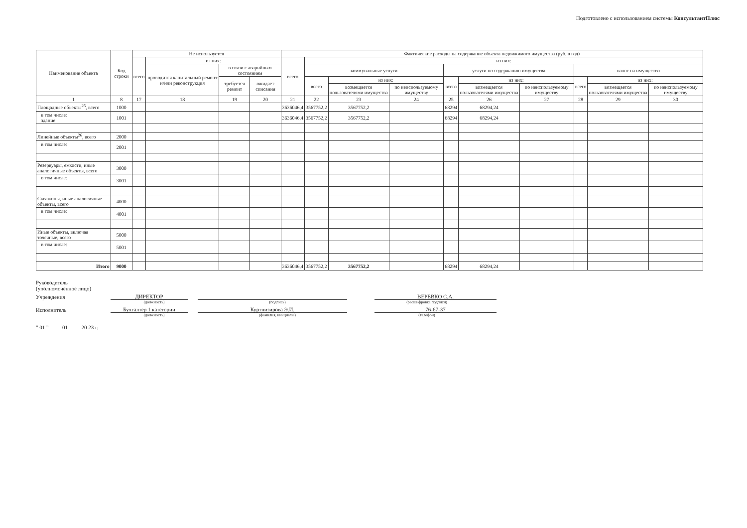Подготовлено с использованием системы КонсультантПлюс
| Наименование объекта | Код строки | Не используется | | | | Фактические расходы на содержание объекта недвижимого имущества (руб. в год) | | | | | | | | | |
| --- | --- | --- | --- | --- | --- | --- | --- | --- | --- | --- | --- | --- | --- | --- | --- |
| | | всего | из них: | | | всего | из них: | | | | | | | | |
| | | | проводится капитальный ремонт и/или реконструкция | в связи с аварийным состоянием | | | коммунальные услуги | | | услуги по содержанию имущества | | | налог на имущество | | |
| | | | | требуется ремонт | ожидает списания | | всего | из них: | | всего | из них: | | всего | из них: | |
| | | | | | | | | возмещается пользователями имущества | по неиспользуемому имуществу | | возмещается пользователями имущества | по неиспользуемому имуществу | | возмещается пользователями имущества | по неиспользуемому имуществу |
| 1 | 8 | 17 | 18 | 19 | 20 | 21 | 22 | 23 | 24 | 25 | 26 | 27 | 28 | 29 | 30 |
| Площадные объекты<sup>25</sup>, всего | 1000 | | | | | 3636046,4 | 3567752,2 | 3567752,2 | | 68294 | 68294,24 | | | | |
| в том числе: здание | 1001 | | | | | 3636046,4 | 3567752,2 | 3567752,2 | | 68294 | 68294,24 | | | | |
| Линейные объекты<sup>26</sup>, всего | 2000 | | | | | | | | | | | | | | |
| в том числе: | 2001 | | | | | | | | | | | | | | |
| Резервуары, емкости, иные аналогичные объекты, всего | 3000 | | | | | | | | | | | | | | |
| в том числе: | 3001 | | | | | | | | | | | | | | |
| Скважины, иные аналогичные объекты, всего | 4000 | | | | | | | | | | | | | | |
| в том числе: | 4001 | | | | | | | | | | | | | | |
| Иные объекты, включая точечные, всего | 5000 | | | | | | | | | | | | | | |
| в том числе: | 5001 | | | | | | | | | | | | | | |
| Итого | 9000 | | | | | 3636046,4 | 3567752,2 | 3567752,2 | | 68294 | 68294,24 | | | | |
Руководитель
(уполномоченное лицо)
Учреждения ДИРЕКТОР ВЕРЕВКО С.А.
(должность) (подпись) (расшифровка подписи)
Исполнитель Бухгалтер 1 категории Куртнизирова Э.И. 76-67-37
(должность) (фамилия, инициалы) (телефон)
" 01 " 01 20 23 г.